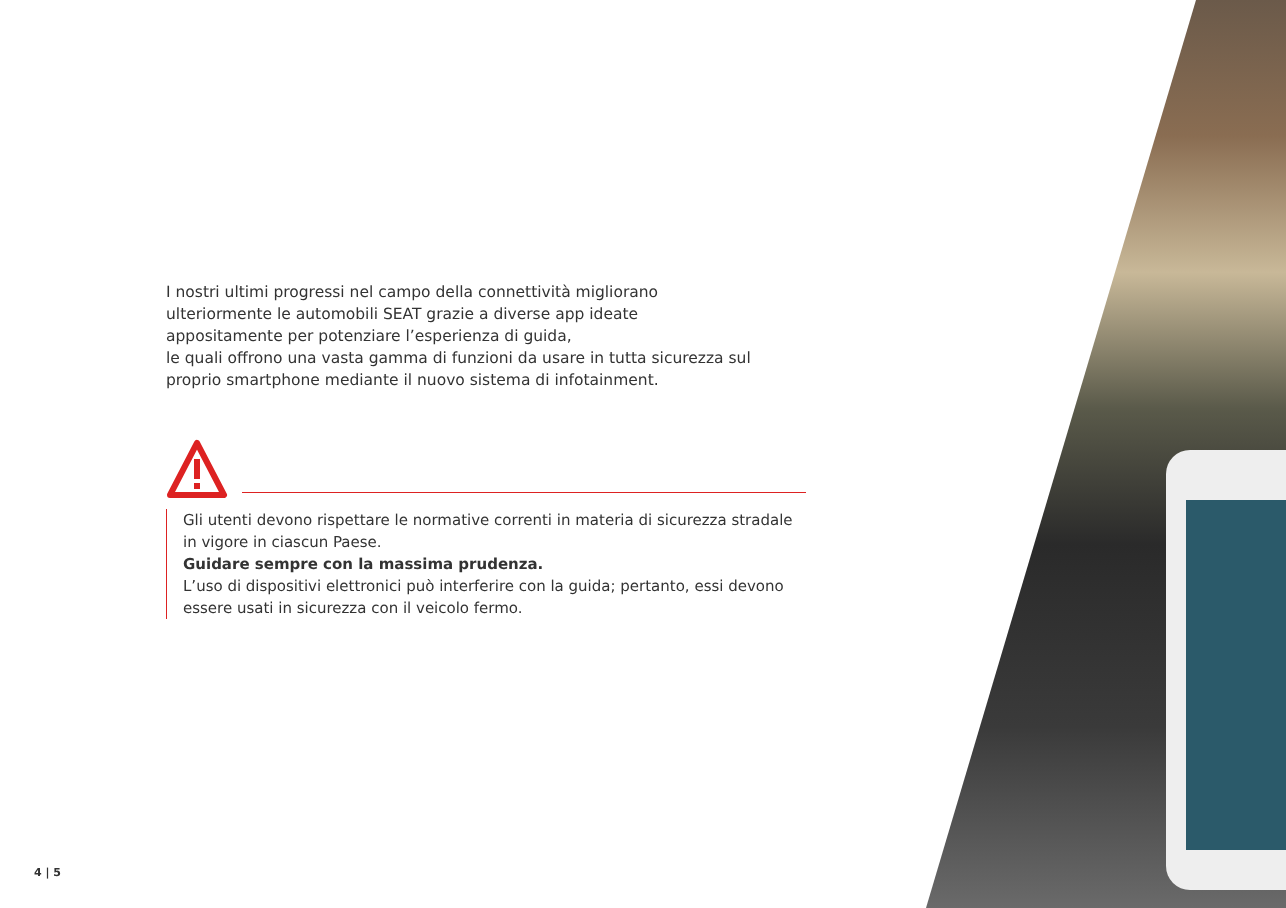I nostri ultimi progressi nel campo della connettività migliorano
ulteriormente le automobili SEAT grazie a diverse app ideate
appositamente per potenziare l’esperienza di guida,
le quali offrono una vasta gamma di funzioni da usare in tutta sicurezza sul proprio smartphone mediante il nuovo sistema di infotainment.
Gli utenti devono rispettare le normative correnti in materia di sicurezza stradale in vigore in ciascun Paese.
Guidare sempre con la massima prudenza.
L’uso di dispositivi elettronici può interferire con la guida; pertanto, essi devono essere usati in sicurezza con il veicolo fermo.
4 | 5